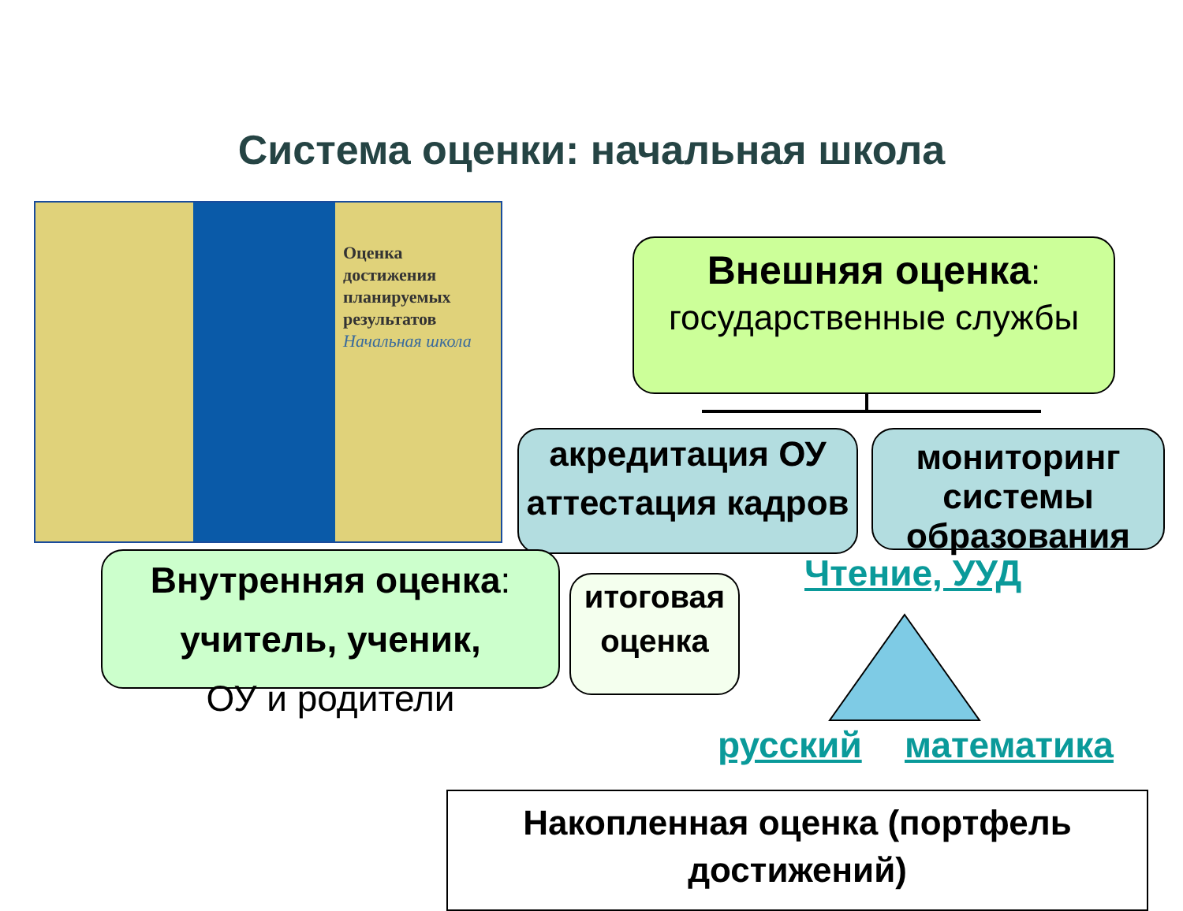Система оценки: начальная школа
Оценка
достижения
планируемых
результатов
Начальная школа
Внешняя оценка: государственные службы
акредитация ОУ аттестация кадров
мониторинг системы образования
Внутренняя оценка:
учитель, ученик,
ОУ и родители
итоговая оценка
Чтение, УУД
русский математика
Накопленная оценка (портфель достижений)